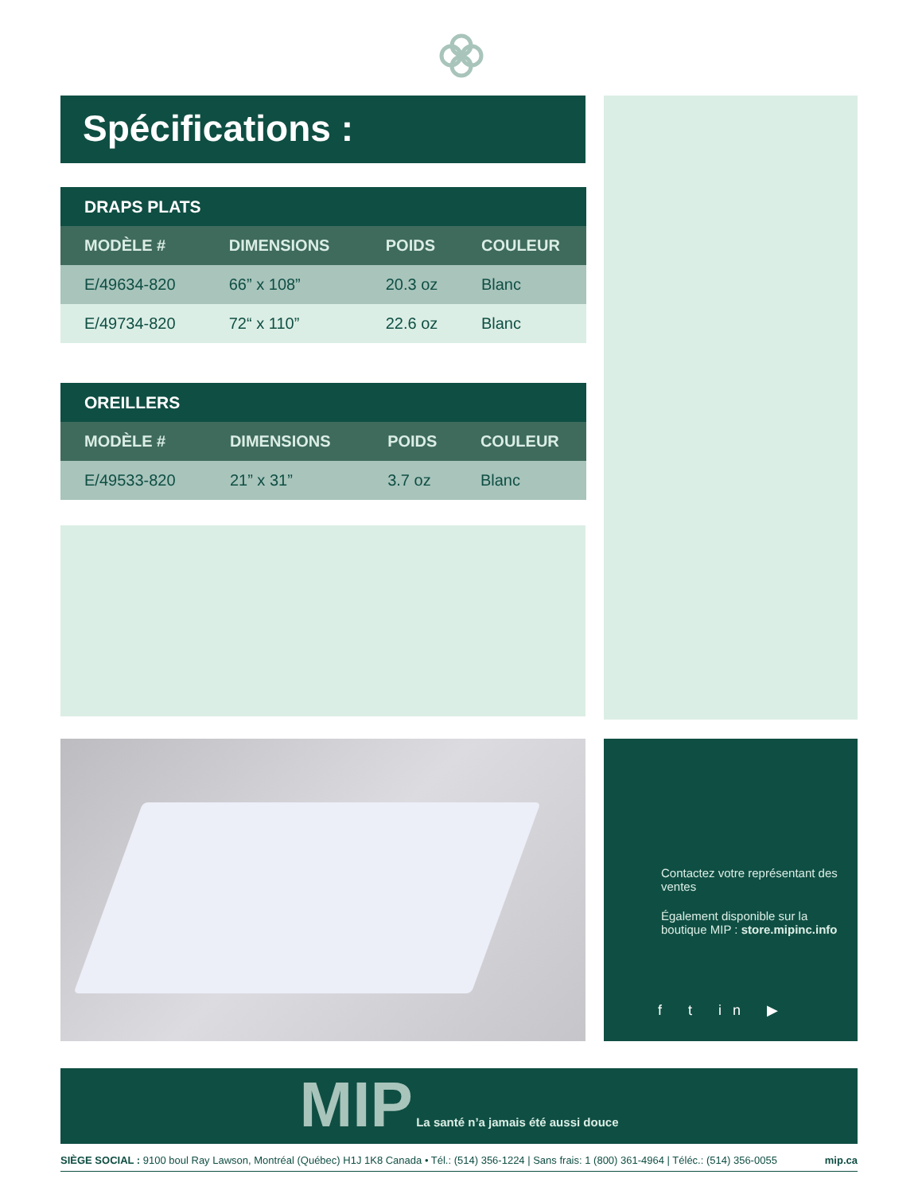Spécifications :
| DRAPS PLATS | | | |
| --- | --- | --- | --- |
| MODÈLE # | DIMENSIONS | POIDS | COULEUR |
| E/49634-820 | 66” x 108” | 20.3 oz | Blanc |
| E/49734-820 | 72“ x 110” | 22.6 oz | Blanc |
| OREILLERS | | | |
| --- | --- | --- | --- |
| MODÈLE # | DIMENSIONS | POIDS | COULEUR |
| E/49533-820 | 21” x 31” | 3.7 oz | Blanc |
Contactez votre représentant des ventes
Également disponible sur la boutique MIP : store.mipinc.info
f t in ▶
MIP La santé n’a jamais été aussi douce
SIÈGE SOCIAL : 9100 boul Ray Lawson, Montréal (Québec) H1J 1K8 Canada • Tél.: (514) 356-1224 | Sans frais: 1 (800) 361-4964 | Téléc.: (514) 356-0055 mip.ca